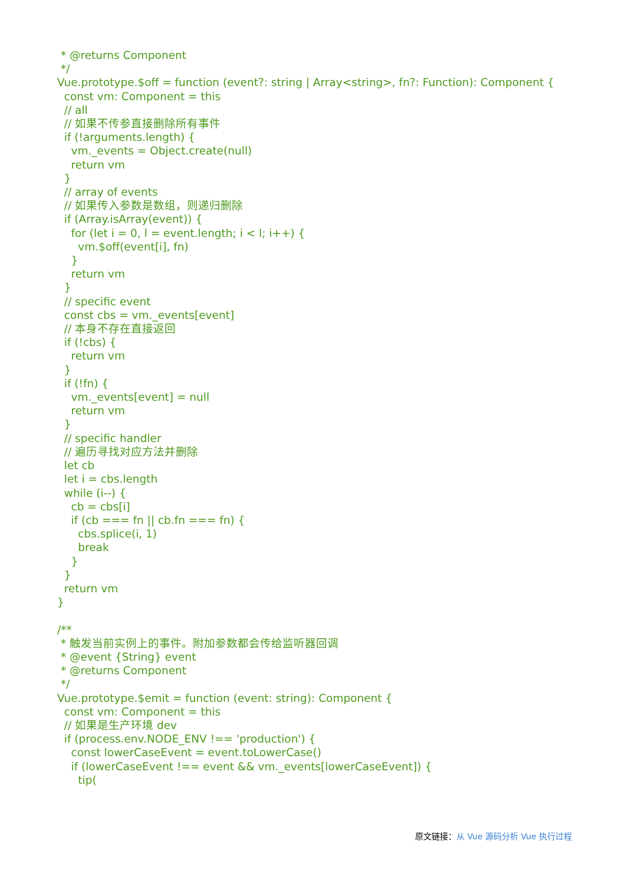* @returns Component
 */
Vue.prototype.$off = function (event?: string | Array<string>, fn?: Function): Component {
  const vm: Component = this
  // all
  // 如果不传参直接删除所有事件
  if (!arguments.length) {
    vm._events = Object.create(null)
    return vm
  }
  // array of events
  // 如果传入参数是数组，则递归删除
  if (Array.isArray(event)) {
    for (let i = 0, l = event.length; i < l; i++) {
      vm.$off(event[i], fn)
    }
    return vm
  }
  // specific event
  const cbs = vm._events[event]
  // 本身不存在直接返回
  if (!cbs) {
    return vm
  }
  if (!fn) {
    vm._events[event] = null
    return vm
  }
  // specific handler
  // 遍历寻找对应方法并删除
  let cb
  let i = cbs.length
  while (i--) {
    cb = cbs[i]
    if (cb === fn || cb.fn === fn) {
      cbs.splice(i, 1)
      break
    }
  }
  return vm
}

/**
 * 触发当前实例上的事件。附加参数都会传给监听器回调
 * @event {String} event
 * @returns Component
 */
Vue.prototype.$emit = function (event: string): Component {
  const vm: Component = this
  // 如果是生产环境 dev
  if (process.env.NODE_ENV !== 'production') {
    const lowerCaseEvent = event.toLowerCase()
    if (lowerCaseEvent !== event && vm._events[lowerCaseEvent]) {
      tip(
原文链接：从 Vue 源码分析 Vue 执行过程